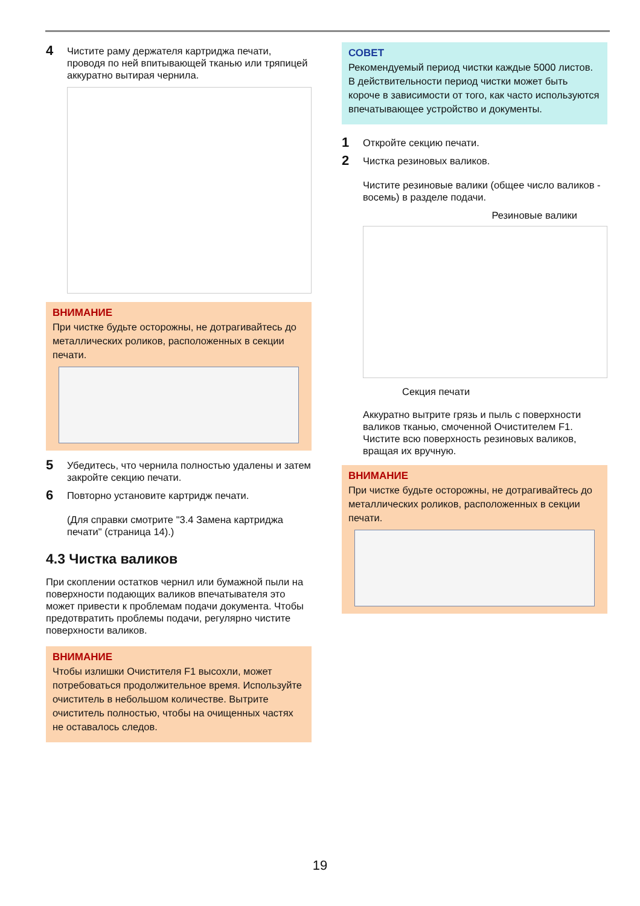4 Чистите раму держателя картриджа печати, проводя по ней впитывающей тканью или тряпицей аккуратно вытирая чернила.
ВНИМАНИЕ
При чистке будьте осторожны, не дотрагивайтесь до металлических роликов, расположенных в секции печати.
5 Убедитесь, что чернила полностью удалены и затем закройте секцию печати.
6 Повторно установите картридж печати.
(Для справки смотрите "3.4 Замена картриджа печати" (страница 14).)
4.3 Чистка валиков
При скоплении остатков чернил или бумажной пыли на поверхности подающих валиков впечатывателя это может привести к проблемам подачи документа. Чтобы предотвратить проблемы подачи, регулярно чистите поверхности валиков.
ВНИМАНИЕ
Чтобы излишки Очистителя F1 высохли, может потребоваться продолжительное время. Используйте очиститель в небольшом количестве. Вытрите очиститель полностью, чтобы на очищенных частях не оставалось следов.
СОВЕТ
Рекомендуемый период чистки каждые 5000 листов. В действительности период чистки может быть короче в зависимости от того, как часто используются впечатывающее устройство и документы.
1 Откройте секцию печати.
2 Чистка резиновых валиков.
Чистите резиновые валики (общее число валиков - восемь) в разделе подачи.
Резиновые валики
Секция печати
Аккуратно вытрите грязь и пыль с поверхности валиков тканью, смоченной Очистителем F1. Чистите всю поверхность резиновых валиков, вращая их вручную.
ВНИМАНИЕ
При чистке будьте осторожны, не дотрагивайтесь до металлических роликов, расположенных в секции печати.
19